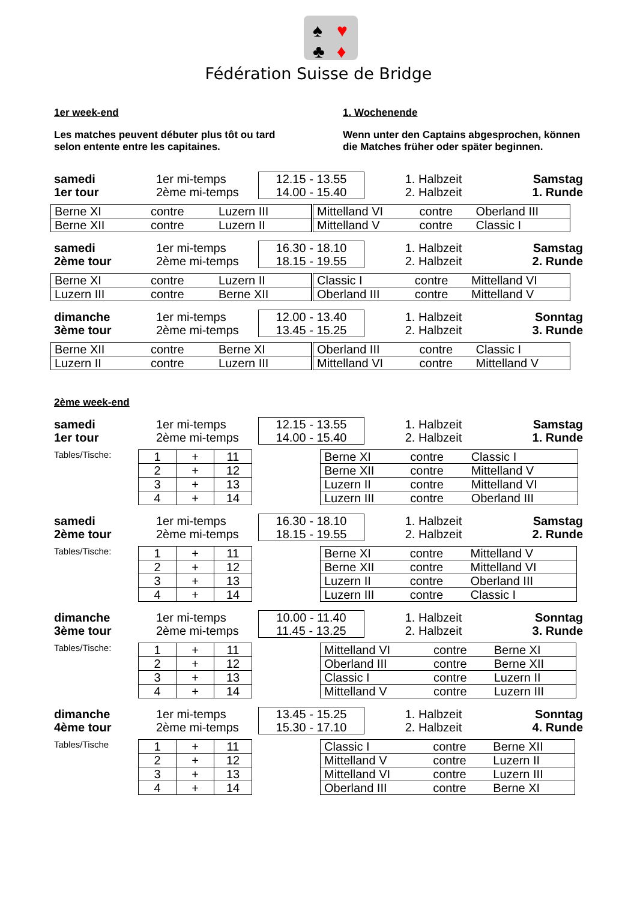♠
♥
♣
♦
Fédération Suisse de Bridge
1er week-end
Les matches peuvent débuter plus tôt ou tard selon entente entre les capitaines.
1. Wochenende
Wenn unter den Captains abgesprochen, können die Matches früher oder später beginnen.
samedi
1er tour
1er mi-temps
2ème mi-temps
12.15 - 13.55
14.00 - 15.40
1. Halbzeit
2. Halbzeit
Samstag
1. Runde
| Berne XI | contre | Luzern III |
| Berne XII | contre | Luzern II |
| Mittelland VI | contre | Oberland III |
| Mittelland V | contre | Classic I |
samedi
2ème tour
1er mi-temps
2ème mi-temps
16.30 - 18.10
18.15 - 19.55
1. Halbzeit
2. Halbzeit
Samstag
2. Runde
| Berne XI | contre | Luzern II |
| Luzern III | contre | Berne XII |
| Classic I | contre | Mittelland VI |
| Oberland III | contre | Mittelland V |
dimanche
3ème tour
1er mi-temps
2ème mi-temps
12.00 - 13.40
13.45 - 15.25
1. Halbzeit
2. Halbzeit
Sonntag
3. Runde
| Berne XII | contre | Berne XI |
| Luzern II | contre | Luzern III |
| Oberland III | contre | Classic I |
| Mittelland VI | contre | Mittelland V |
2ème week-end
samedi
1er tour
1er mi-temps
2ème mi-temps
12.15 - 13.55
14.00 - 15.40
1. Halbzeit
2. Halbzeit
Samstag
1. Runde
Tables/Tische:
| 1 | + | 11 |
| 2 | + | 12 |
| 3 | + | 13 |
| 4 | + | 14 |
| Berne XI | contre | Classic I |
| Berne XII | contre | Mittelland V |
| Luzern II | contre | Mittelland VI |
| Luzern III | contre | Oberland III |
samedi
2ème tour
1er mi-temps
2ème mi-temps
16.30 - 18.10
18.15 - 19.55
1. Halbzeit
2. Halbzeit
Samstag
2. Runde
Tables/Tische:
| 1 | + | 11 |
| 2 | + | 12 |
| 3 | + | 13 |
| 4 | + | 14 |
| Berne XI | contre | Mittelland V |
| Berne XII | contre | Mittelland VI |
| Luzern II | contre | Oberland III |
| Luzern III | contre | Classic I |
dimanche
3ème tour
1er mi-temps
2ème mi-temps
10.00 - 11.40
11.45 - 13.25
1. Halbzeit
2. Halbzeit
Sonntag
3. Runde
Tables/Tische:
| 1 | + | 11 |
| 2 | + | 12 |
| 3 | + | 13 |
| 4 | + | 14 |
| Mittelland VI | contre | Berne XI |
| Oberland III | contre | Berne XII |
| Classic I | contre | Luzern II |
| Mittelland V | contre | Luzern III |
dimanche
4ème tour
1er mi-temps
2ème mi-temps
13.45 - 15.25
15.30 - 17.10
1. Halbzeit
2. Halbzeit
Sonntag
4. Runde
Tables/Tische
| 1 | + | 11 |
| 2 | + | 12 |
| 3 | + | 13 |
| 4 | + | 14 |
| Classic I | contre | Berne XII |
| Mittelland V | contre | Luzern II |
| Mittelland VI | contre | Luzern III |
| Oberland III | contre | Berne XI |